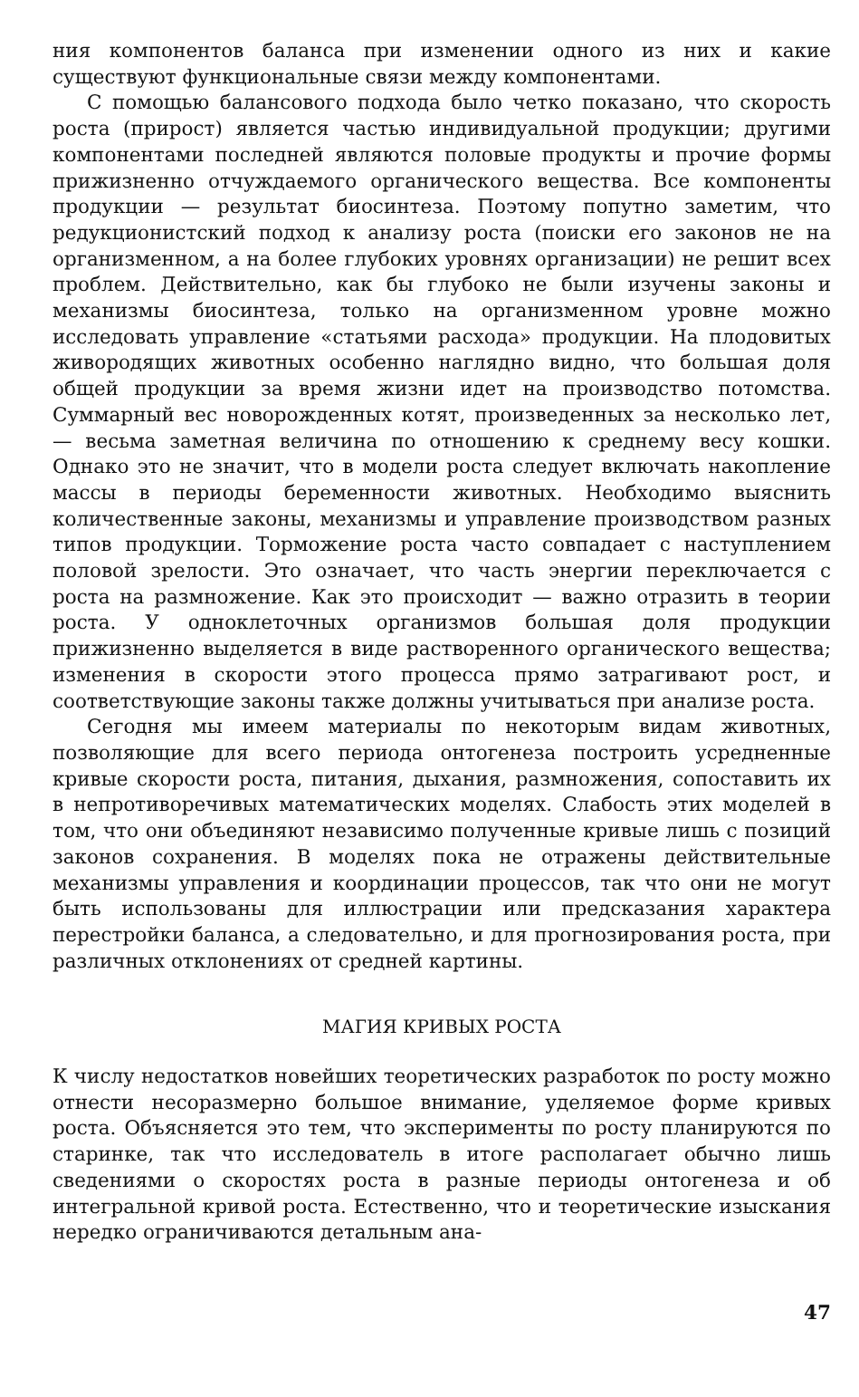ния компонентов баланса при изменении одного из них и какие существуют функциональные связи между компонентами.
С помощью балансового подхода было четко показано, что скорость роста (прирост) является частью индивидуальной продукции; другими компонентами последней являются половые продукты и прочие формы прижизненно отчуждаемого органического вещества. Все компоненты продукции — результат биосинтеза. Поэтому попутно заметим, что редукционистский подход к анализу роста (поиски его законов не на организменном, а на более глубоких уровнях организации) не решит всех проблем. Действительно, как бы глубоко не были изучены законы и механизмы биосинтеза, только на организменном уровне можно исследовать управление «статьями расхода» продукции. На плодовитых живородящих животных особенно наглядно видно, что большая доля общей продукции за время жизни идет на производство потомства. Суммарный вес новорожденных котят, произведенных за несколько лет, — весьма заметная величина по отношению к среднему весу кошки. Однако это не значит, что в модели роста следует включать накопление массы в периоды беременности животных. Необходимо выяснить количественные законы, механизмы и управление производством разных типов продукции. Торможение роста часто совпадает с наступлением половой зрелости. Это означает, что часть энергии переключается с роста на размножение. Как это происходит — важно отразить в теории роста. У одноклеточных организмов большая доля продукции прижизненно выделяется в виде растворенного органического вещества; изменения в скорости этого процесса прямо затрагивают рост, и соответствующие законы также должны учитываться при анализе роста.
Сегодня мы имеем материалы по некоторым видам животных, позволяющие для всего периода онтогенеза построить усредненные кривые скорости роста, питания, дыхания, размножения, сопоставить их в непротиворечивых математических моделях. Слабость этих моделей в том, что они объединяют независимо полученные кривые лишь с позиций законов сохранения. В моделях пока не отражены действительные механизмы управления и координации процессов, так что они не могут быть использованы для иллюстрации или предсказания характера перестройки баланса, а следовательно, и для прогнозирования роста, при различных отклонениях от средней картины.
МАГИЯ КРИВЫХ РОСТА
К числу недостатков новейших теоретических разработок по росту можно отнести несоразмерно большое внимание, уделяемое форме кривых роста. Объясняется это тем, что эксперименты по росту планируются по старинке, так что исследователь в итоге располагает обычно лишь сведениями о скоростях роста в разные периоды онтогенеза и об интегральной кривой роста. Естественно, что и теоретические изыскания нередко ограничиваются детальным ана-
47